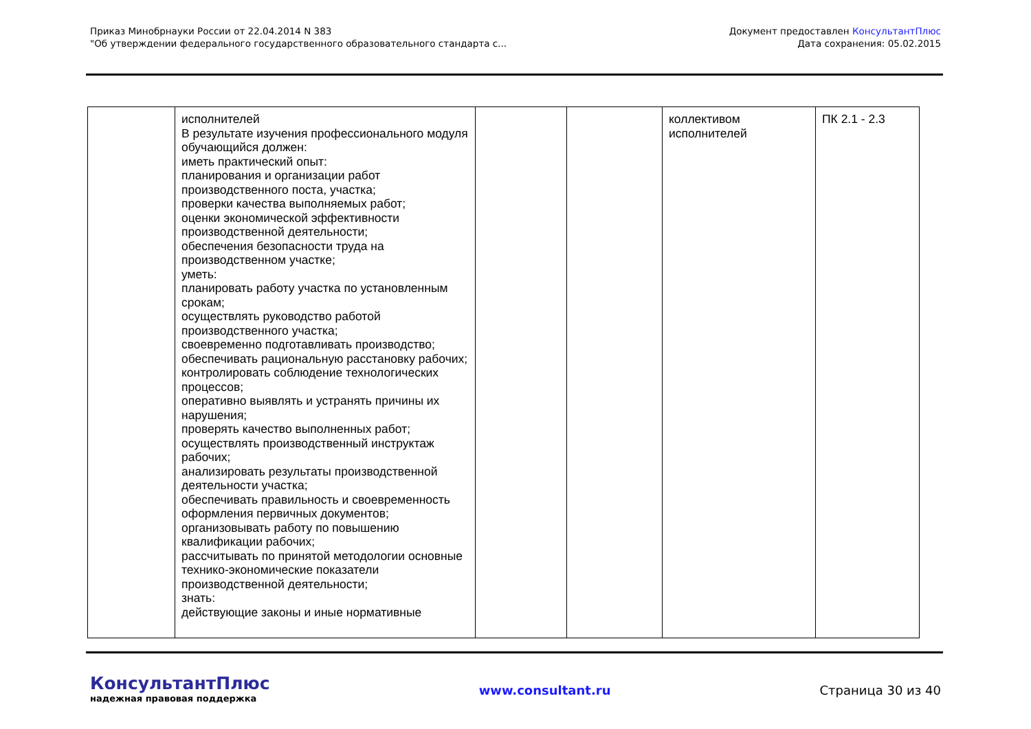Приказ Минобрнауки России от 22.04.2014 N 383
"Об утверждении федерального государственного образовательного стандарта с...
Документ предоставлен КонсультантПлюс
Дата сохранения: 05.02.2015
| | исполнителей В результате изучения профессионального модуля обучающийся должен: иметь практический опыт: планирования и организации работ производственного поста, участка; проверки качества выполняемых работ; оценки экономической эффективности производственной деятельности; обеспечения безопасности труда на производственном участке; уметь: планировать работу участка по установленным срокам; осуществлять руководство работой производственного участка; своевременно подготавливать производство; обеспечивать рациональную расстановку рабочих; контролировать соблюдение технологических процессов; оперативно выявлять и устранять причины их нарушения; проверять качество выполненных работ; осуществлять производственный инструктаж рабочих; анализировать результаты производственной деятельности участка; обеспечивать правильность и своевременность оформления первичных документов; организовывать работу по повышению квалификации рабочих; рассчитывать по принятой методологии основные технико-экономические показатели производственной деятельности; знать: действующие законы и иные нормативные | | | коллективом исполнителей | ПК 2.1 - 2.3 |
КонсультантПлюс
надежная правовая поддержка
www.consultant.ru Страница 30 из 40